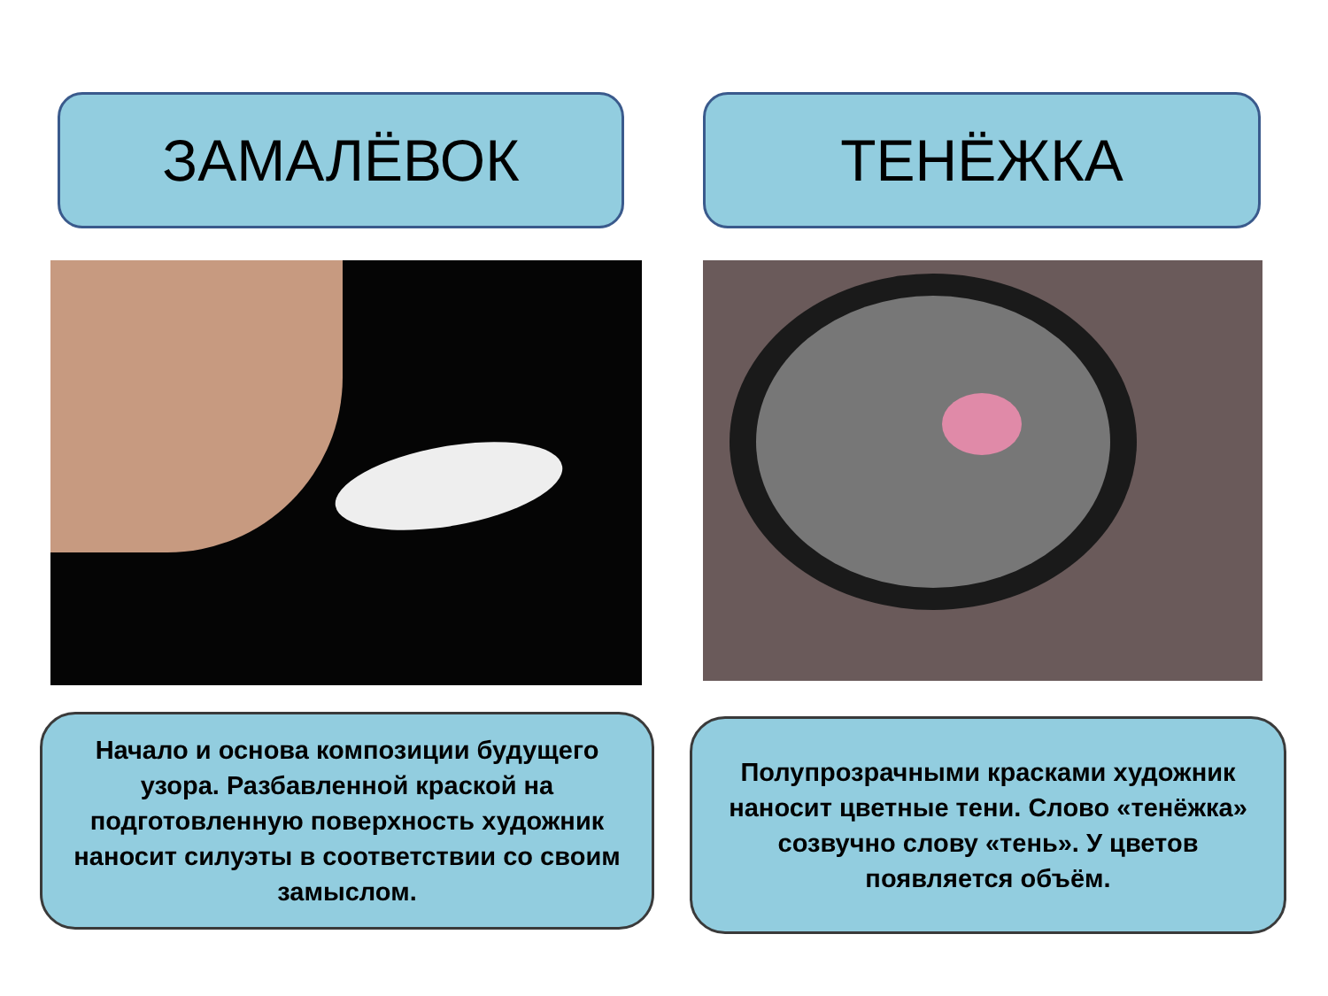ЗАМАЛЁВОК
Начало и основа композиции будущего узора. Разбавленной краской на подготовленную поверхность художник наносит силуэты в соответствии со своим замыслом.
ТЕНЁЖКА
Полупрозрачными красками художник наносит цветные тени. Слово «тенёжка» созвучно слову «тень». У цветов появляется объём.